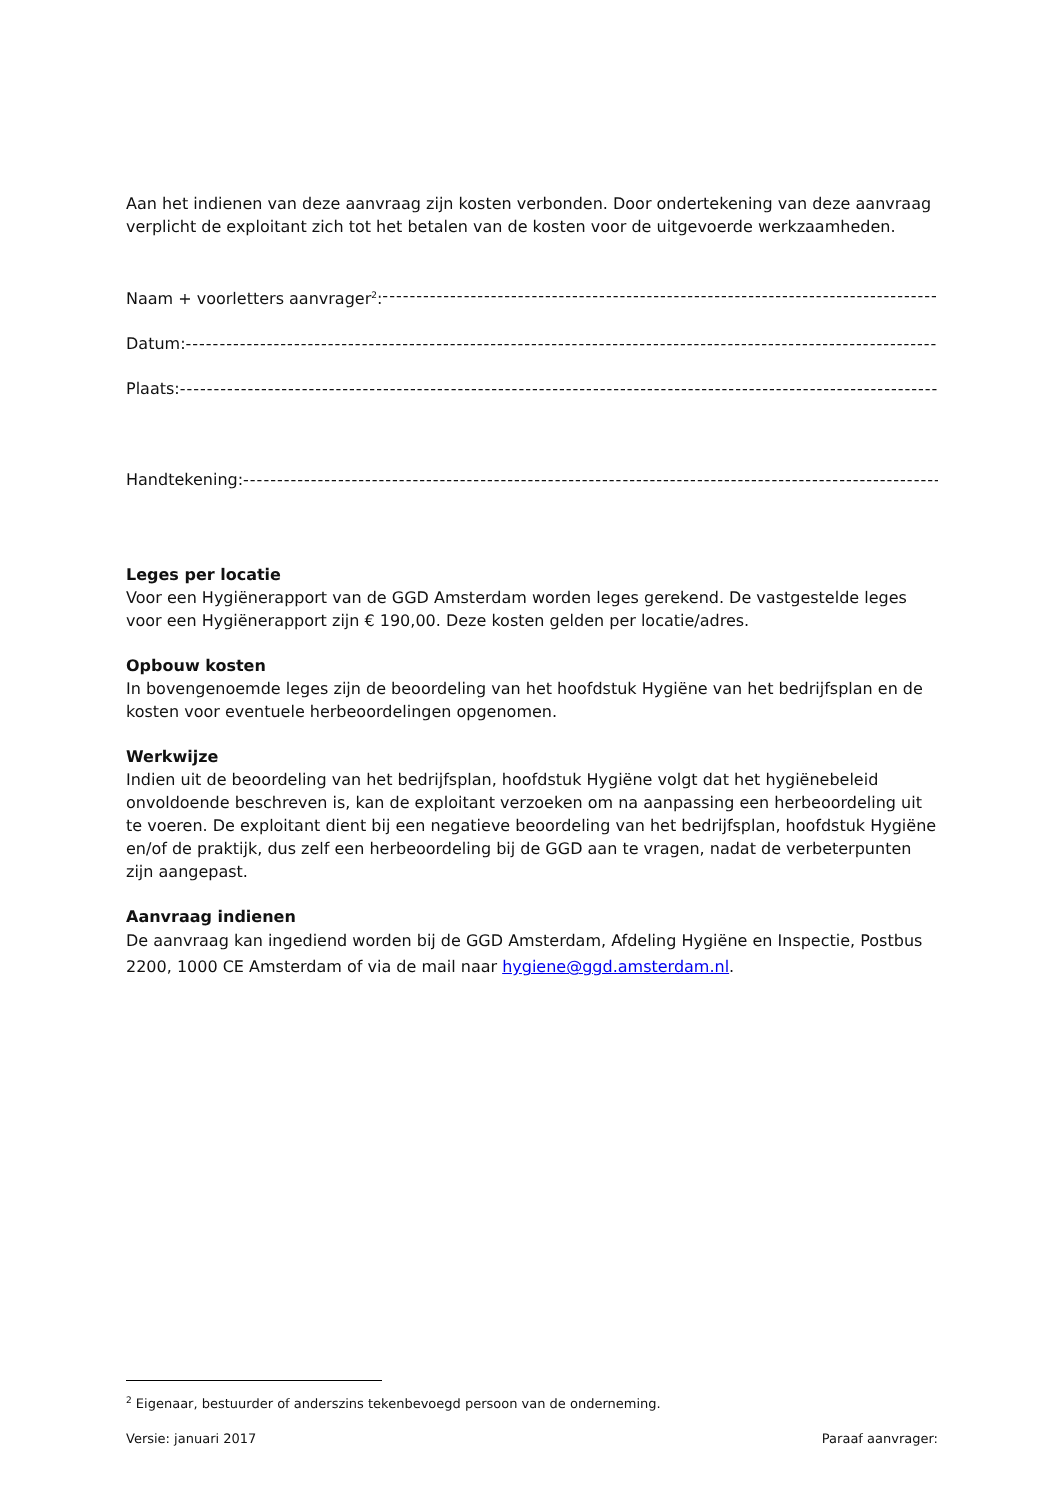Aan het indienen van deze aanvraag zijn kosten verbonden. Door ondertekening van deze aanvraag verplicht de exploitant zich tot het betalen van de kosten voor de uitgevoerde werkzaamheden.
Naam + voorletters aanvrager<sup>2</sup>: ----------------------------------------------------------------------------------------------------------
Datum: ----------------------------------------------------------------------------------------------------------------------------------
Plaats: ----------------------------------------------------------------------------------------------------------------------------------
Handtekening: ----------------------------------------------------------------------------------------------------------------------------------
Leges per locatie
Voor een Hygiënerapport van de GGD Amsterdam worden leges gerekend. De vastgestelde leges voor een Hygiënerapport zijn € 190,00. Deze kosten gelden per locatie/adres.
Opbouw kosten
In bovengenoemde leges zijn de beoordeling van het hoofdstuk Hygiëne van het bedrijfsplan en de kosten voor eventuele herbeoordelingen opgenomen.
Werkwijze
Indien uit de beoordeling van het bedrijfsplan, hoofdstuk Hygiëne volgt dat het hygiënebeleid onvoldoende beschreven is, kan de exploitant verzoeken om na aanpassing een herbeoordeling uit te voeren. De exploitant dient bij een negatieve beoordeling van het bedrijfsplan, hoofdstuk Hygiëne en/of de praktijk, dus zelf een herbeoordeling bij de GGD aan te vragen, nadat de verbeterpunten zijn aangepast.
Aanvraag indienen
De aanvraag kan ingediend worden bij de GGD Amsterdam, Afdeling Hygiëne en Inspectie, Postbus 2200, 1000 CE Amsterdam of via de mail naar hygiene@ggd.amsterdam.nl.
<sup>2</sup> Eigenaar, bestuurder of anderszins tekenbevoegd persoon van de onderneming.
Versie: januari 2017 Paraaf aanvrager: